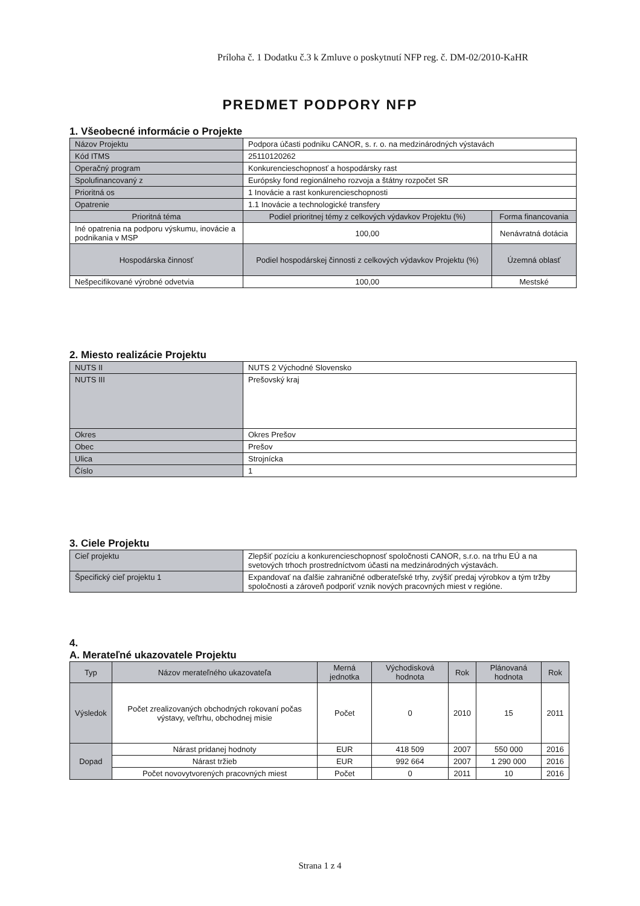Príloha č. 1 Dodatku č.3 k Zmluve o poskytnutí NFP reg. č. DM-02/2010-KaHR
PREDMET PODPORY NFP
1. Všeobecné informácie o Projekte
| Názov Projektu | Podpora účasti podniku CANOR, s. r. o. na medzinárodných výstavách | |
| Kód ITMS | 25110120262 | |
| Operačný program | Konkurencieschopnosť a hospodársky rast | |
| Spolufinancovaný z | Európsky fond regionálneho rozvoja a štátny rozpočet SR | |
| Prioritná os | 1 Inovácie a rast konkurencieschopnosti | |
| Opatrenie | 1.1 Inovácie a technologické transfery | |
| Prioritná téma | Podiel prioritnej témy z celkových výdavkov Projektu (%) | Forma financovania |
| Iné opatrenia na podporu výskumu, inovácie a podnikania v MSP | 100,00 | Nenávratná dotácia |
| Hospodárska činnosť | Podiel hospodárskej činnosti z celkových výdavkov Projektu (%) | Územná oblasť |
| Nešpecifikované výrobné odvetvia | 100,00 | Mestské |
2. Miesto realizácie Projektu
| NUTS II | NUTS 2 Východné Slovensko |
| NUTS III | Prešovský kraj |
| Okres | Okres Prešov |
| Obec | Prešov |
| Ulica | Strojnícka |
| Číslo | 1 |
3. Ciele Projektu
| Cieľ projektu | Zlepšiť pozíciu a konkurencieschopnosť spoločnosti CANOR, s.r.o. na trhu EÚ a na svetových trhoch prostredníctvom účasti na medzinárodných výstavách. |
| Špecifický cieľ projektu 1 | Expandovať na ďalšie zahraničné odberateľské trhy, zvýšiť predaj výrobkov a tým tržby spoločnosti a zároveň podporiť vznik nových pracovných miest v regióne. |
4.
A. Merateľné ukazovatele Projektu
| Typ | Názov merateľného ukazovateľa | Merná jednotka | Východisková hodnota | Rok | Plánovaná hodnota | Rok |
| --- | --- | --- | --- | --- | --- | --- |
| Výsledok | Počet zrealizovaných obchodných rokovaní počas výstavy, veľtrhu, obchodnej misie | Počet | 0 | 2010 | 15 | 2011 |
| Dopad | Nárast pridanej hodnoty | EUR | 418 509 | 2007 | 550 000 | 2016 |
| | Nárast tržieb | EUR | 992 664 | 2007 | 1 290 000 | 2016 |
| | Počet novovytvorených pracovných miest | Počet | 0 | 2011 | 10 | 2016 |
Strana 1 z 4